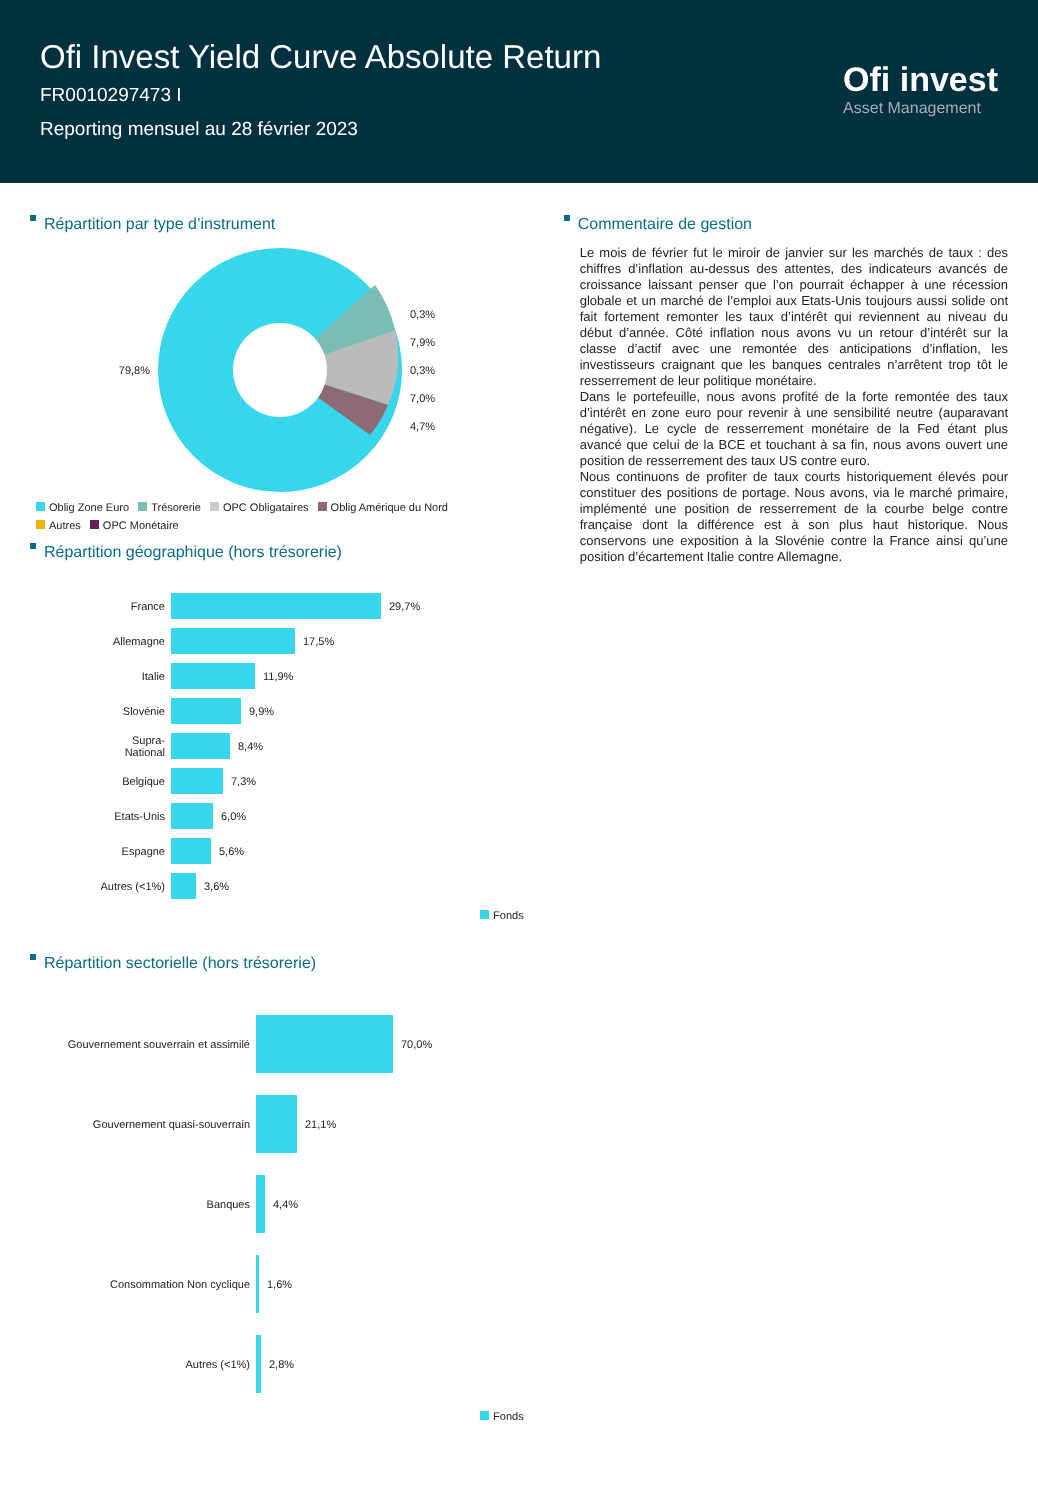Ofi Invest Yield Curve Absolute Return
FR0010297473 I
Reporting mensuel au 28 février 2023
Ofi invest
Asset Management
Répartition par type d’instrument
79,8%
0,3%
7,9%
0,3%
7,0%
4,7%
Oblig Zone Euro Trésorerie OPC Obligataires Oblig Amérique du Nord
Autres OPC Monétaire
Répartition géographique (hors trésorerie)
France 29,7%
Allemagne 17,5%
Italie 11,9%
Slovénie 9,9%
Supra-
National 8,4%
Belgique 7,3%
Etats-Unis 6,0%
Espagne 5,6%
Autres (<1%) 3,6%
Fonds
Répartition sectorielle (hors trésorerie)
Gouvernement souverrain et assimilé 70,0%
Gouvernement quasi-souverrain 21,1%
Banques 4,4%
Consommation Non cyclique 1,6%
Autres (<1%) 2,8%
Fonds
Commentaire de gestion
Le mois de février fut le miroir de janvier sur les marchés de taux : des chiffres d’inflation au-dessus des attentes, des indicateurs avancés de croissance laissant penser que l’on pourrait échapper à une récession globale et un marché de l’emploi aux Etats-Unis toujours aussi solide ont fait fortement remonter les taux d’intérêt qui reviennent au niveau du début d’année. Côté inflation nous avons vu un retour d’intérêt sur la classe d’actif avec une remontée des anticipations d’inflation, les investisseurs craignant que les banques centrales n’arrêtent trop tôt le resserrement de leur politique monétaire.
Dans le portefeuille, nous avons profité de la forte remontée des taux d’intérêt en zone euro pour revenir à une sensibilité neutre (auparavant négative). Le cycle de resserrement monétaire de la Fed étant plus avancé que celui de la BCE et touchant à sa fin, nous avons ouvert une position de resserrement des taux US contre euro.
Nous continuons de profiter de taux courts historiquement élevés pour constituer des positions de portage. Nous avons, via le marché primaire, implémenté une position de resserrement de la courbe belge contre française dont la différence est à son plus haut historique. Nous conservons une exposition à la Slovénie contre la France ainsi qu’une position d’écartement Italie contre Allemagne.